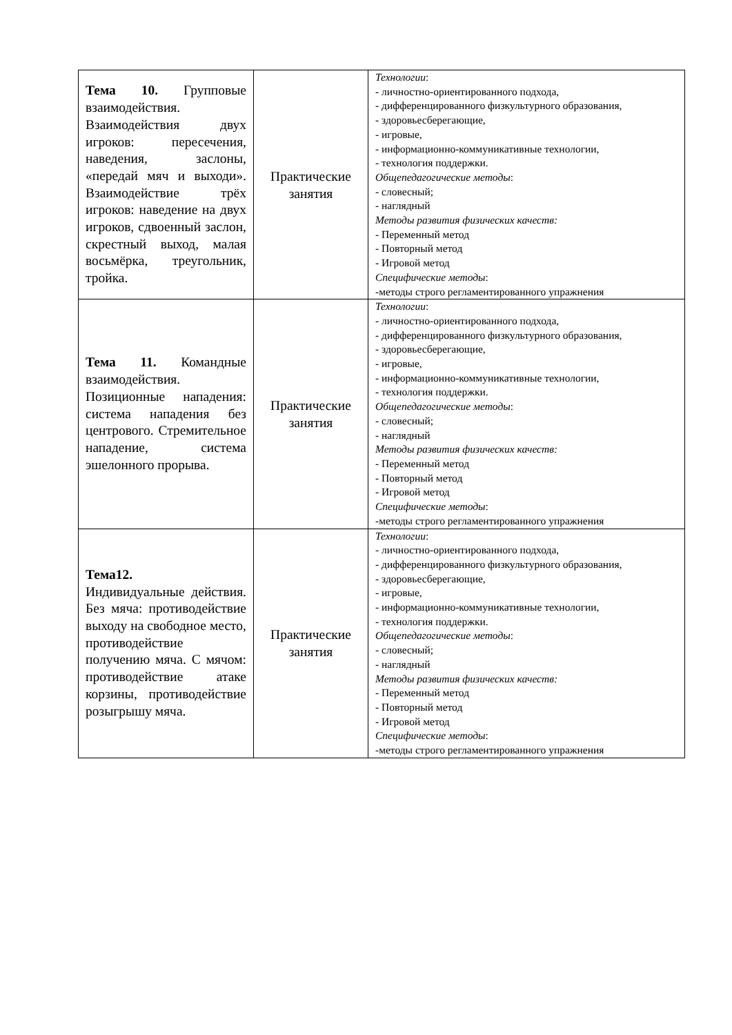| Тема 10. Групповые взаимодействия. Взаимодействия двух игроков: пересечения, наведения, заслоны, «передай мяч и выходи». Взаимодействие трёх игроков: наведение на двух игроков, сдвоенный заслон, скрестный выход, малая восьмёрка, треугольник, тройка. | Практические занятия | Технологии : - личностно-ориентированного подхода, - дифференцированного физкультурного образования, - здоровьесберегающие, - игровые, - информационно-коммуникативные технологии, - технология поддержки. Общепедагогические методы : - словесный; - наглядный Методы развития физических качеств: - Переменный метод - Повторный метод - Игровой метод Специфические методы : -методы строго регламентированного упражнения |
| Тема 11. Командные взаимодействия. Позиционные нападения: система нападения без центрового. Стремительное нападение, система эшелонного прорыва. | Практические занятия | Технологии : - личностно-ориентированного подхода, - дифференцированного физкультурного образования, - здоровьесберегающие, - игровые, - информационно-коммуникативные технологии, - технология поддержки. Общепедагогические методы : - словесный; - наглядный Методы развития физических качеств: - Переменный метод - Повторный метод - Игровой метод Специфические методы : -методы строго регламентированного упражнения |
| Тема12. Индивидуальные действия. Без мяча: противодействие выходу на свободное место, противодействие получению мяча. С мячом: противодействие атаке корзины, противодействие розыгрышу мяча. | Практические занятия | Технологии : - личностно-ориентированного подхода, - дифференцированного физкультурного образования, - здоровьесберегающие, - игровые, - информационно-коммуникативные технологии, - технология поддержки. Общепедагогические методы : - словесный; - наглядный Методы развития физических качеств: - Переменный метод - Повторный метод - Игровой метод Специфические методы : -методы строго регламентированного упражнения |